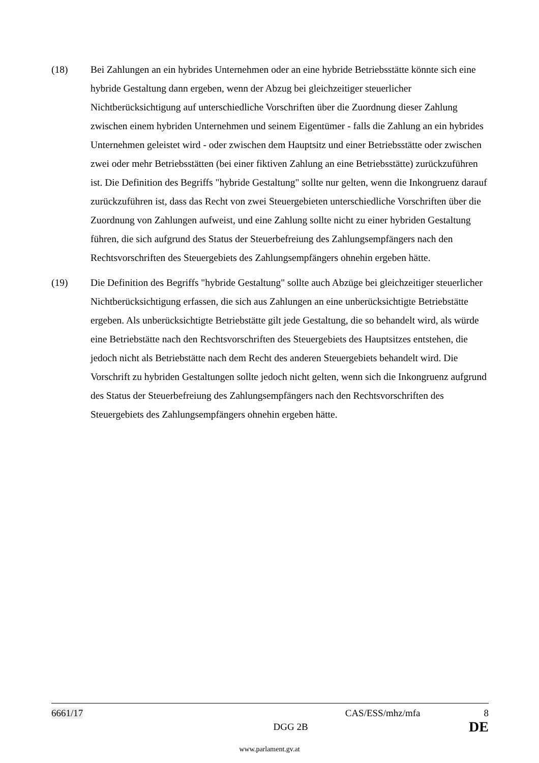(18) Bei Zahlungen an ein hybrides Unternehmen oder an eine hybride Betriebsstätte könnte sich eine hybride Gestaltung dann ergeben, wenn der Abzug bei gleichzeitiger steuerlicher Nichtberücksichtigung auf unterschiedliche Vorschriften über die Zuordnung dieser Zahlung zwischen einem hybriden Unternehmen und seinem Eigentümer - falls die Zahlung an ein hybrides Unternehmen geleistet wird - oder zwischen dem Hauptsitz und einer Betriebsstätte oder zwischen zwei oder mehr Betriebsstätten (bei einer fiktiven Zahlung an eine Betriebsstätte) zurückzuführen ist. Die Definition des Begriffs "hybride Gestaltung" sollte nur gelten, wenn die Inkongruenz darauf zurückzuführen ist, dass das Recht von zwei Steuergebieten unterschiedliche Vorschriften über die Zuordnung von Zahlungen aufweist, und eine Zahlung sollte nicht zu einer hybriden Gestaltung führen, die sich aufgrund des Status der Steuerbefreiung des Zahlungsempfängers nach den Rechtsvorschriften des Steuergebiets des Zahlungsempfängers ohnehin ergeben hätte.
(19) Die Definition des Begriffs "hybride Gestaltung" sollte auch Abzüge bei gleichzeitiger steuerlicher Nichtberücksichtigung erfassen, die sich aus Zahlungen an eine unberücksichtigte Betriebstätte ergeben. Als unberücksichtigte Betriebstätte gilt jede Gestaltung, die so behandelt wird, als würde eine Betriebstätte nach den Rechtsvorschriften des Steuergebiets des Hauptsitzes entstehen, die jedoch nicht als Betriebstätte nach dem Recht des anderen Steuergebiets behandelt wird. Die Vorschrift zu hybriden Gestaltungen sollte jedoch nicht gelten, wenn sich die Inkongruenz aufgrund des Status der Steuerbefreiung des Zahlungsempfängers nach den Rechtsvorschriften des Steuergebiets des Zahlungsempfängers ohnehin ergeben hätte.
6661/17 CAS/ESS/mhz/mfa 8
DGG 2B DE
www.parlament.gv.at